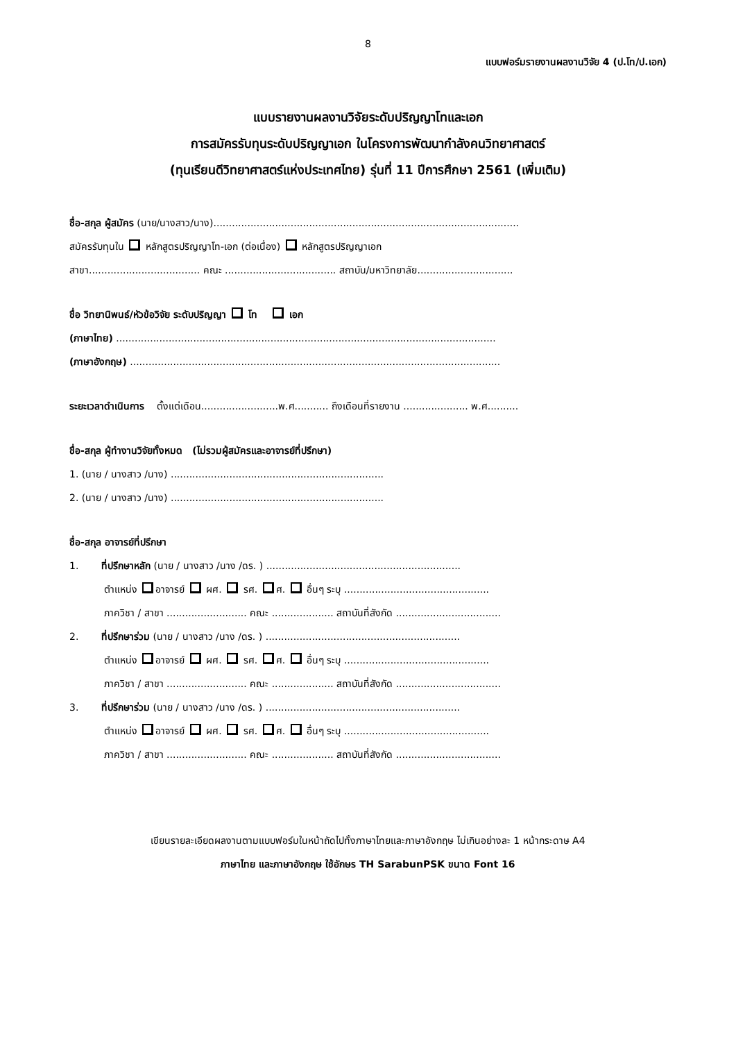8
แบบฟอร์มรายงานผลงานวิจัย 4 (ป.โท/ป.เอก)
แบบรายงานผลงานวิจัยระดับปริญญาโทและเอก
การสมัครรับทุนระดับปริญญาเอก ในโครงการพัฒนากำลังคนวิทยาศาสตร์
(ทุนเรียนดีวิทยาศาสตร์แห่งประเทศไทย) รุ่นที่ 11 ปีการศึกษา 2561 (เพิ่มเติม)
ชื่อ-สกุล ผู้สมัคร (นาย/นางสาว/นาง)...................................................................................................
สมัครรับทุนใน หลักสูตรปริญญาโท-เอก (ต่อเนื่อง) หลักสูตรปริญญาเอก
สาขา.................................... คณะ .................................... สถาบัน/มหาวิทยาลัย...............................
ชื่อ วิทยานิพนธ์/หัวข้อวิจัย ระดับปริญญา โท เอก
(ภาษาไทย) ...........................................................................................................................
(ภาษาอังกฤษ) ........................................................................................................................
ระยะเวลาดำเนินการ ตั้งแต่เดือน.........................พ.ศ........... ถึงเดือนที่รายงาน ..................... พ.ศ..........
ชื่อ-สกุล ผู้ทำงานวิจัยทั้งหมด (ไม่รวมผู้สมัครและอาจารย์ที่ปรึกษา)
1. (นาย / นางสาว /นาง) .....................................................................
2. (นาย / นางสาว /นาง) .....................................................................
ชื่อ-สกุล อาจารย์ที่ปรึกษา
1. ที่ปรึกษาหลัก (นาย / นางสาว /นาง /ดร. ) ...............................................................
ตำแหน่ง อาจารย์ ผศ. รศ. ศ. อื่นๆ ระบุ ...............................................
ภาควิชา / สาขา .......................... คณะ .................... สถาบันที่สังกัด ..................................
2. ที่ปรึกษาร่วม (นาย / นางสาว /นาง /ดร. ) ...............................................................
ตำแหน่ง อาจารย์ ผศ. รศ. ศ. อื่นๆ ระบุ ...............................................
ภาควิชา / สาขา .......................... คณะ .................... สถาบันที่สังกัด ..................................
3. ที่ปรึกษาร่วม (นาย / นางสาว /นาง /ดร. ) ...............................................................
ตำแหน่ง อาจารย์ ผศ. รศ. ศ. อื่นๆ ระบุ ...............................................
ภาควิชา / สาขา .......................... คณะ .................... สถาบันที่สังกัด ..................................
เขียนรายละเอียดผลงานตามแบบฟอร์มในหน้าถัดไปทั้งภาษาไทยและภาษาอังกฤษ ไม่เกินอย่างละ 1 หน้ากระดาษ A4
ภาษาไทย และภาษาอังกฤษ ใช้อักษร TH SarabunPSK ขนาด Font 16